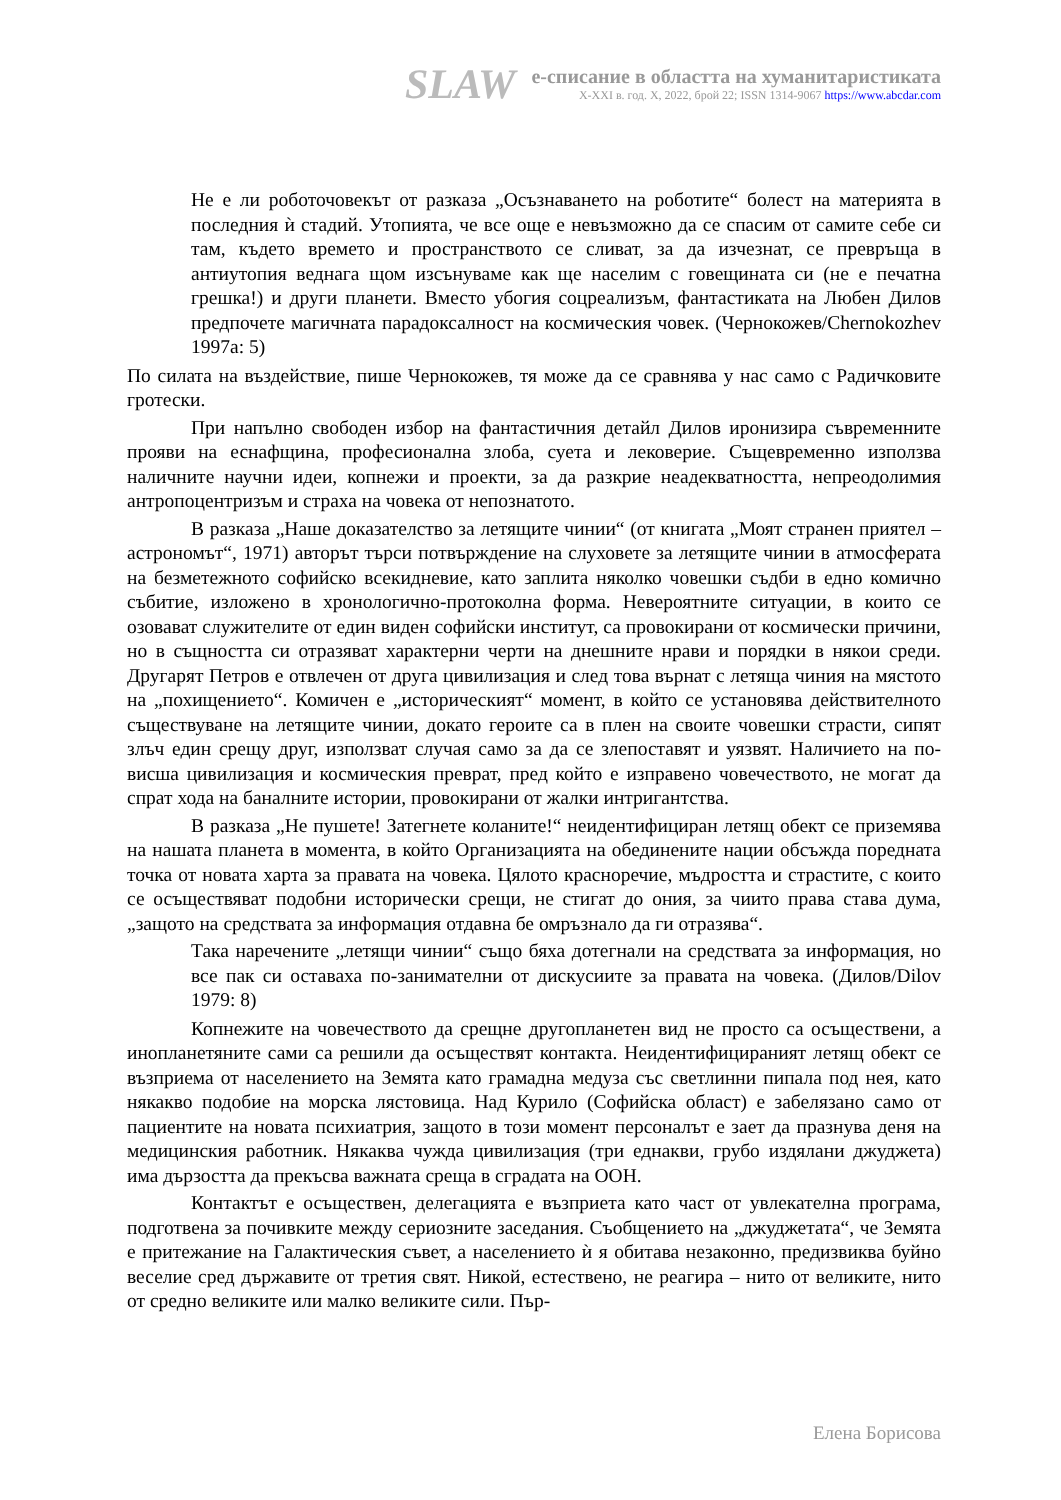SLAW
е-списание в областта на хуманитаристиката
X-XXI в. год. X, 2022, брой 22; ISSN 1314-9067 https://www.abcdar.com
Не е ли роботочовекът от разказа „Осъзнаването на роботите“ болест на материята в последния ѝ стадий. Утопията, че все още е невъзможно да се спасим от самите себе си там, където времето и пространството се сливат, за да изчезнат, се превръща в антиутопия веднага щом изсънуваме как ще населим с говещината си (не е печатна грешка!) и други планети. Вместо убогия соцреализъм, фантастиката на Любен Дилов предпочете магичната парадоксалност на космическия човек. (Чернокожев/Chernokozhev 1997a: 5)
По силата на въздействие, пише Чернокожев, тя може да се сравнява у нас само с Радичковите гротески.
При напълно свободен избор на фантастичния детайл Дилов иронизира съвременните прояви на еснафщина, професионална злоба, суета и лековерие. Същевременно използва наличните научни идеи, копнежи и проекти, за да разкрие неадекватността, непреодолимия антропоцентризъм и страха на човека от непознатото.
В разказа „Наше доказателство за летящите чинии“ (от книгата „Моят странен приятел – астрономът“, 1971) авторът търси потвърждение на слуховете за летящите чинии в атмосферата на безметежното софийско всекидневие, като заплита няколко човешки съдби в едно комично събитие, изложено в хронологично-протоколна форма. Невероятните ситуации, в които се озовават служителите от един виден софийски институт, са провокирани от космически причини, но в същността си отразяват характерни черти на днешните нрави и порядки в някои среди. Другарят Петров е отвлечен от друга цивилизация и след това върнат с летяща чиния на мястото на „похищението“. Комичен е „историческият“ момент, в който се установява действителното съществуване на летящите чинии, докато героите са в плен на своите човешки страсти, сипят злъч един срещу друг, използват случая само за да се злепоставят и уязвят. Наличието на по-висша цивилизация и космическия преврат, пред който е изправено човечеството, не могат да спрат хода на баналните истории, провокирани от жалки интригантства.
В разказа „Не пушете! Затегнете коланите!“ неидентифициран летящ обект се приземява на нашата планета в момента, в който Организацията на обединените нации обсъжда поредната точка от новата харта за правата на човека. Цялото красноречие, мъдростта и страстите, с които се осъществяват подобни исторически срещи, не стигат до ония, за чиито права става дума, „защото на средствата за информация отдавна бе омръзнало да ги отразява“.
Така наречените „летящи чинии“ също бяха дотегнали на средствата за информация, но все пак си оставаха по-занимателни от дискусиите за правата на човека. (Дилов/Dilov 1979: 8)
Копнежите на човечеството да срещне другопланетен вид не просто са осъществени, а инопланетяните сами са решили да осъществят контакта. Неидентифицираният летящ обект се възприема от населението на Земята като грамадна медуза със светлинни пипала под нея, като някакво подобие на морска лястовица. Над Курило (Софийска област) е забелязано само от пациентите на новата психиатрия, защото в този момент персоналът е зает да празнува деня на медицинския работник. Някаква чужда цивилизация (три еднакви, грубо издялани джуджета) има дързостта да прекъсва важната среща в сградата на ООН.
Контактът е осъществен, делегацията е възприета като част от увлекателна програма, подготвена за почивките между сериозните заседания. Съобщението на „джуджетата“, че Земята е притежание на Галактическия съвет, а населението ѝ я обитава незаконно, предизвиква буйно веселие сред държавите от третия свят. Никой, естествено, не реагира – нито от великите, нито от средно великите или малко великите сили. Пър-
Елена Борисова